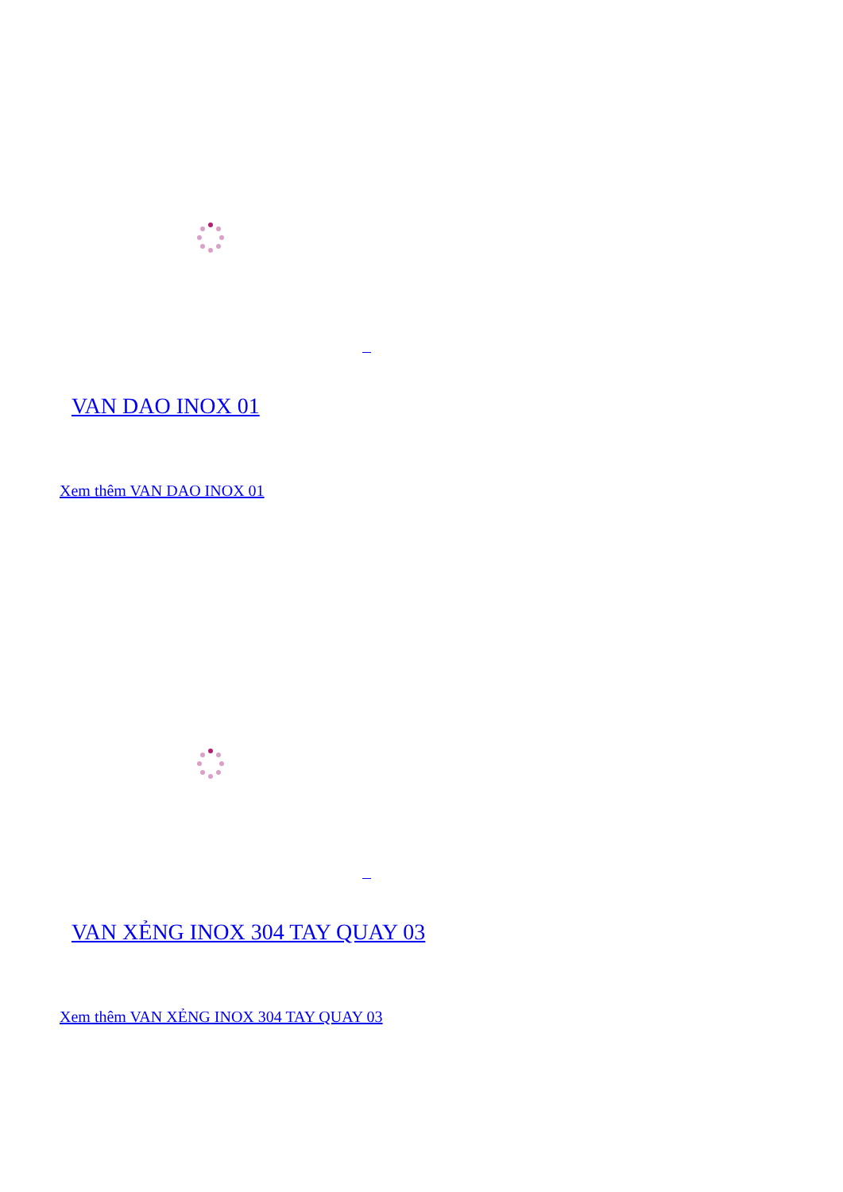VAN DAO INOX 01
Xem thêm VAN DAO INOX 01
VAN XẺNG INOX 304 TAY QUAY 03
Xem thêm VAN XẺNG INOX 304 TAY QUAY 03